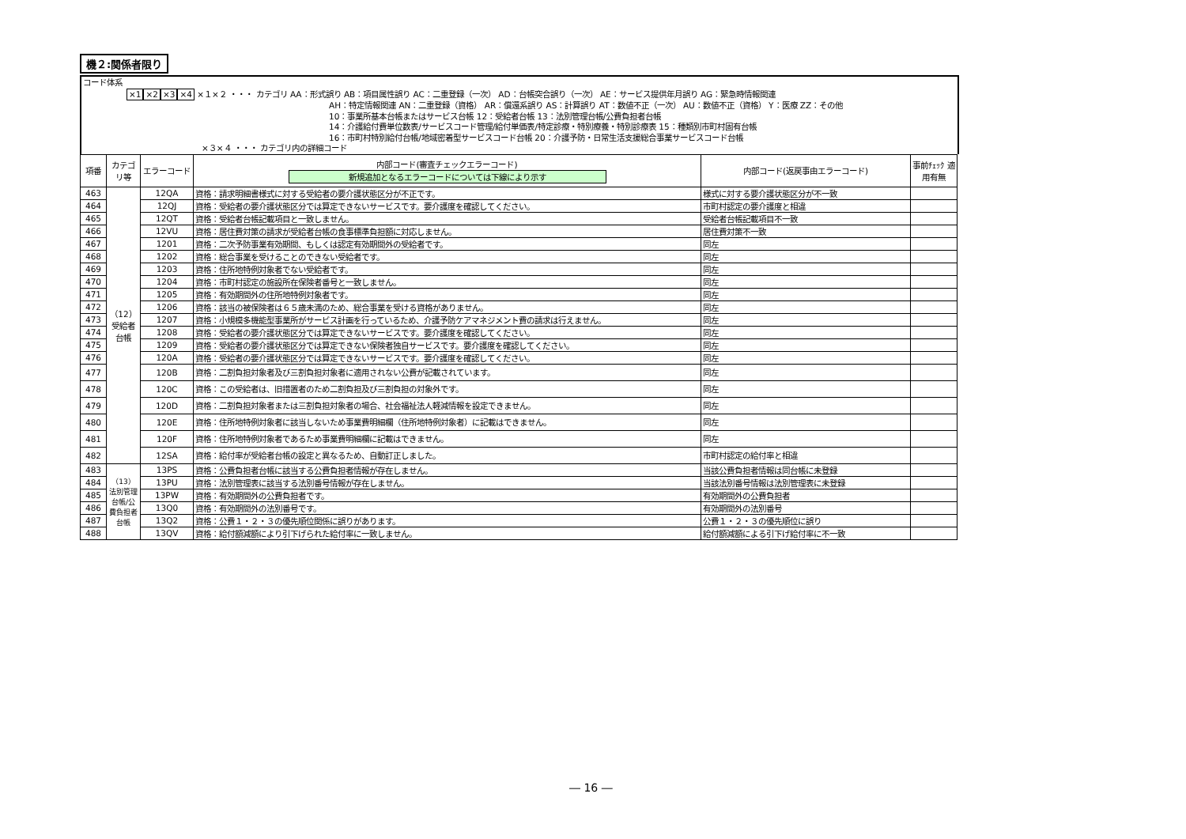機２:関係者限り
コード体系
×1×2×3×4 ×１×２ ・・・ カテゴリ AA：形式誤り AB：項目属性誤り AC：二重登録（一次） AD：台帳突合誤り（一次） AE：サービス提供年月誤り AG：緊急時情報関連
AH：特定情報関連 AN：二重登録（資格） AR：償還系誤り AS：計算誤り AT：数値不正（一次） AU：数値不正（資格） Y：医療 ZZ：その他
10：事業所基本台帳またはサービス台帳 12：受給者台帳 13：法別管理台帳/公費負担者台帳
14：介護給付費単位数表/サービスコード管理/給付単価表/特定診療・特別療養・特別診療表 15：種類別市町村固有台帳
16：市町村特別給付台帳/地域密着型サービスコード台帳 20：介護予防・日常生活支援総合事業サービスコード台帳
×３×４ ・・・ カテゴリ内の詳細コード
| 項番 | カテゴリ等 | エラーコード | 内部コード(審査チェックエラーコード) 新規追加となるエラーコードについては下線により示す | 内部コード(返戻事由エラーコード) | 事前ﾁｪｯｸ 適用有無 |
| --- | --- | --- | --- | --- | --- |
| 463 | （12）受給者台帳 | 12QA | 資格：請求明細書様式に対する受給者の要介護状態区分が不正です。 | 様式に対する要介護状態区分が不一致 | |
| 464 | | 12QJ | 資格：受給者の要介護状態区分では算定できないサービスです。要介護度を確認してください。 | 市町村認定の要介護度と相違 | |
| 465 | | 12QT | 資格：受給者台帳記載項目と一致しません。 | 受給者台帳記載項目不一致 | |
| 466 | | 12VU | 資格：居住費対策の請求が受給者台帳の食事標準負担額に対応しません。 | 居住費対策不一致 | |
| 467 | | 1201 | 資格：二次予防事業有効期間、もしくは認定有効期間外の受給者です。 | 同左 | |
| 468 | | 1202 | 資格：総合事業を受けることのできない受給者です。 | 同左 | |
| 469 | | 1203 | 資格：住所地特例対象者でない受給者です。 | 同左 | |
| 470 | | 1204 | 資格：市町村認定の施設所在保険者番号と一致しません。 | 同左 | |
| 471 | | 1205 | 資格：有効期間外の住所地特例対象者です。 | 同左 | |
| 472 | | 1206 | 資格：該当の被保険者は６５歳未満のため、総合事業を受ける資格がありません。 | 同左 | |
| 473 | | 1207 | 資格：小規模多機能型事業所がサービス計画を行っているため、介護予防ケアマネジメント費の請求は行えません。 | 同左 | |
| 474 | | 1208 | 資格：受給者の要介護状態区分では算定できないサービスです。要介護度を確認してください。 | 同左 | |
| 475 | | 1209 | 資格：受給者の要介護状態区分では算定できない保険者独自サービスです。要介護度を確認してください。 | 同左 | |
| 476 | | 120A | 資格：受給者の要介護状態区分では算定できないサービスです。要介護度を確認してください。 | 同左 | |
| 477 | | 120B | 資格：二割負担対象者及び三割負担対象者に適用されない公費が記載されています。 | 同左 | |
| 478 | | 120C | 資格：この受給者は、旧措置者のため二割負担及び三割負担の対象外です。 | 同左 | |
| 479 | | 120D | 資格：二割負担対象者または三割負担対象者の場合、社会福祉法人軽減情報を設定できません。 | 同左 | |
| 480 | | 120E | 資格：住所地特例対象者に該当しないため事業費明細欄（住所地特例対象者）に記載はできません。 | 同左 | |
| 481 | | 120F | 資格：住所地特例対象者であるため事業費明細欄に記載はできません。 | 同左 | |
| 482 | | 12SA | 資格：給付率が受給者台帳の設定と異なるため、自動訂正しました。 | 市町村認定の給付率と相違 | |
| 483 | （13）法別管理台帳/公費負担者台帳 | 13PS | 資格：公費負担者台帳に該当する公費負担者情報が存在しません。 | 当該公費負担者情報は同台帳に未登録 | |
| 484 | | 13PU | 資格：法別管理表に該当する法別番号情報が存在しません。 | 当該法別番号情報は法別管理表に未登録 | |
| 485 | | 13PW | 資格：有効期間外の公費負担者です。 | 有効期間外の公費負担者 | |
| 486 | | 13Q0 | 資格：有効期間外の法別番号です。 | 有効期間外の法別番号 | |
| 487 | | 13Q2 | 資格：公費１・２・３の優先順位関係に誤りがあります。 | 公費１・２・３の優先順位に誤り | |
| 488 | | 13QV | 資格：給付額減額により引下げられた給付率に一致しません。 | 給付額減額による引下げ給付率に不一致 | |
― 16 ―